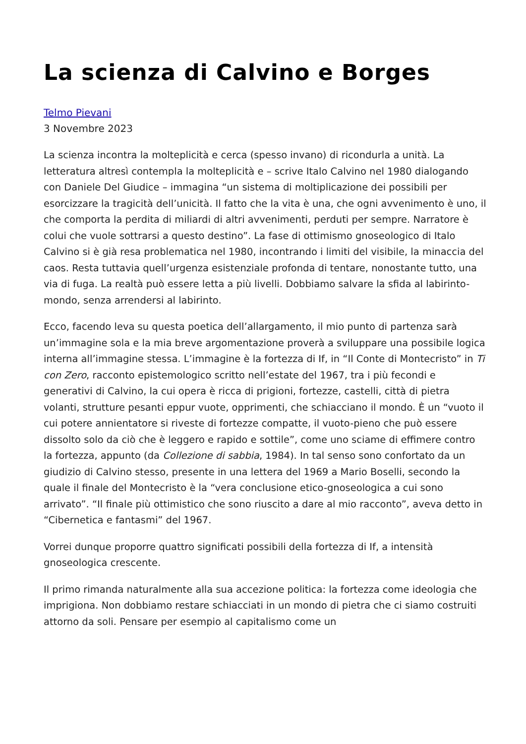La scienza di Calvino e Borges
Telmo Pievani
3 Novembre 2023
La scienza incontra la molteplicità e cerca (spesso invano) di ricondurla a unità. La letteratura altresì contempla la molteplicità e – scrive Italo Calvino nel 1980 dialogando con Daniele Del Giudice – immagina “un sistema di moltiplicazione dei possibili per esorcizzare la tragicità dell’unicità. Il fatto che la vita è una, che ogni avvenimento è uno, il che comporta la perdita di miliardi di altri avvenimenti, perduti per sempre. Narratore è colui che vuole sottrarsi a questo destino”. La fase di ottimismo gnoseologico di Italo Calvino si è già resa problematica nel 1980, incontrando i limiti del visibile, la minaccia del caos. Resta tuttavia quell’urgenza esistenziale profonda di tentare, nonostante tutto, una via di fuga. La realtà può essere letta a più livelli. Dobbiamo salvare la sfida al labirinto-mondo, senza arrendersi al labirinto.
Ecco, facendo leva su questa poetica dell’allargamento, il mio punto di partenza sarà un’immagine sola e la mia breve argomentazione proverà a sviluppare una possibile logica interna all’immagine stessa. L’immagine è la fortezza di If, in “Il Conte di Montecristo” in Ti con Zero, racconto epistemologico scritto nell’estate del 1967, tra i più fecondi e generativi di Calvino, la cui opera è ricca di prigioni, fortezze, castelli, città di pietra volanti, strutture pesanti eppur vuote, opprimenti, che schiacciano il mondo. È un “vuoto il cui potere annientatore si riveste di fortezze compatte, il vuoto-pieno che può essere dissolto solo da ciò che è leggero e rapido e sottile”, come uno sciame di effimere contro la fortezza, appunto (da Collezione di sabbia, 1984). In tal senso sono confortato da un giudizio di Calvino stesso, presente in una lettera del 1969 a Mario Boselli, secondo la quale il finale del Montecristo è la “vera conclusione etico-gnoseologica a cui sono arrivato”. “Il finale più ottimistico che sono riuscito a dare al mio racconto”, aveva detto in “Cibernetica e fantasmi” del 1967.
Vorrei dunque proporre quattro significati possibili della fortezza di If, a intensità gnoseologica crescente.
Il primo rimanda naturalmente alla sua accezione politica: la fortezza come ideologia che imprigiona. Non dobbiamo restare schiacciati in un mondo di pietra che ci siamo costruiti attorno da soli. Pensare per esempio al capitalismo come un